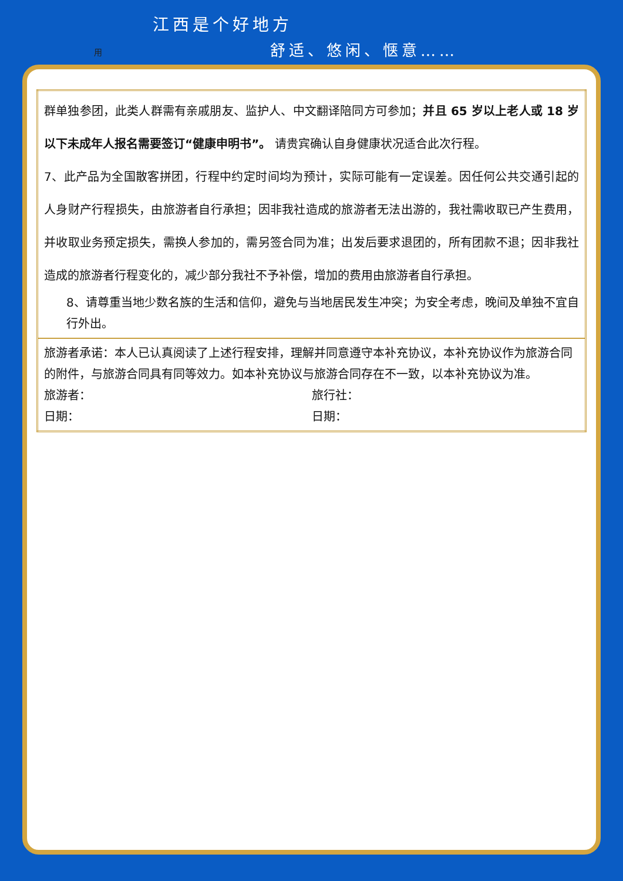用
江西是个好地方
舒适、悠闲、惬意……
| 群单独参团，此类人群需有亲戚朋友、监护人、中文翻译陪同方可参加； 并且 65 岁以上老人或 18 岁以下未成年人报名需要签订“健康申明书”。 请贵宾确认自身健康状况适合此次行程。 7、此产品为全国散客拼团，行程中约定时间均为预计，实际可能有一定误差。因任何公共交通引起的人身财产行程损失，由旅游者自行承担；因非我社造成的旅游者无法出游的，我社需收取已产生费用，并收取业务预定损失，需换人参加的，需另签合同为准；出发后要求退团的，所有团款不退；因非我社造成的旅游者行程变化的，减少部分我社不予补偿，增加的费用由旅游者自行承担。 8、请尊重当地少数名族的生活和信仰，避免与当地居民发生冲突；为安全考虑，晚间及单独不宜自行外出。 |
| 旅游者承诺：本人已认真阅读了上述行程安排，理解并同意遵守本补充协议，本补充协议作为旅游合同的附件，与旅游合同具有同等效力。如本补充协议与旅游合同存在不一致，以本补充协议为准。 旅游者： 旅行社： 日期： 日期： |